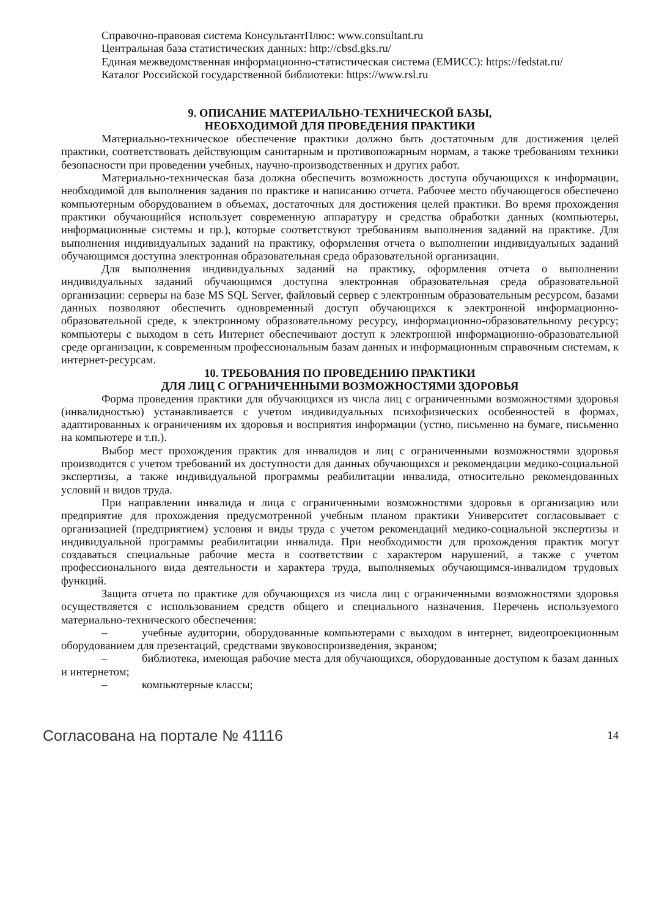Справочно-правовая система КонсультантПлюс: www.consultant.ru
Центральная база статистических данных: http://cbsd.gks.ru/
Единая межведомственная информационно-статистическая система (ЕМИСС): https://fedstat.ru/
Каталог Российской государственной библиотеки: https://www.rsl.ru
9. ОПИСАНИЕ МАТЕРИАЛЬНО-ТЕХНИЧЕСКОЙ БАЗЫ,
НЕОБХОДИМОЙ ДЛЯ ПРОВЕДЕНИЯ ПРАКТИКИ
Материально-техническое обеспечение практики должно быть достаточным для достижения целей практики, соответствовать действующим санитарным и противопожарным нормам, а также требованиям техники безопасности при проведении учебных, научно-производственных и других работ.
Материально-техническая база должна обеспечить возможность доступа обучающихся к информации, необходимой для выполнения задания по практике и написанию отчета. Рабочее место обучающегося обеспечено компьютерным оборудованием в объемах, достаточных для достижения целей практики. Во время прохождения практики обучающийся использует современную аппаратуру и средства обработки данных (компьютеры, информационные системы и пр.), которые соответствуют требованиям выполнения заданий на практике. Для выполнения индивидуальных заданий на практику, оформления отчета о выполнении индивидуальных заданий обучающимся доступна электронная образовательная среда образовательной организации.
Для выполнения индивидуальных заданий на практику, оформления отчета о выполнении индивидуальных заданий обучающимся доступна электронная образовательная среда образовательной организации: серверы на базе MS SQL Server, файловый сервер с электронным образовательным ресурсом, базами данных позволяют обеспечить одновременный доступ обучающихся к электронной информационно-образовательной среде, к электронному образовательному ресурсу, информационно-образовательному ресурсу; компьютеры с выходом в сеть Интернет обеспечивают доступ к электронной информационно-образовательной среде организации, к современным профессиональным базам данных и информационным справочным системам, к интернет-ресурсам.
10. ТРЕБОВАНИЯ ПО ПРОВЕДЕНИЮ ПРАКТИКИ
ДЛЯ ЛИЦ С ОГРАНИЧЕННЫМИ ВОЗМОЖНОСТЯМИ ЗДОРОВЬЯ
Форма проведения практики для обучающихся из числа лиц с ограниченными возможностями здоровья (инвалидностью) устанавливается с учетом индивидуальных психофизических особенностей в формах, адаптированных к ограничениям их здоровья и восприятия информации (устно, письменно на бумаге, письменно на компьютере и т.п.).
Выбор мест прохождения практик для инвалидов и лиц с ограниченными возможностями здоровья производится с учетом требований их доступности для данных обучающихся и рекомендации медико-социальной экспертизы, а также индивидуальной программы реабилитации инвалида, относительно рекомендованных условий и видов труда.
При направлении инвалида и лица с ограниченными возможностями здоровья в организацию или предприятие для прохождения предусмотренной учебным планом практики Университет согласовывает с организацией (предприятием) условия и виды труда с учетом рекомендаций медико-социальной экспертизы и индивидуальной программы реабилитации инвалида. При необходимости для прохождения практик могут создаваться специальные рабочие места в соответствии с характером нарушений, а также с учетом профессионального вида деятельности и характера труда, выполняемых обучающимся-инвалидом трудовых функций.
Защита отчета по практике для обучающихся из числа лиц с ограниченными возможностями здоровья осуществляется с использованием средств общего и специального назначения. Перечень используемого материально-технического обеспечения:
– учебные аудитории, оборудованные компьютерами с выходом в интернет, видеопроекционным оборудованием для презентаций, средствами звуковоспроизведения, экраном;
– библиотека, имеющая рабочие места для обучающихся, оборудованные доступом к базам данных и интернетом;
– компьютерные классы;
Согласована на портале № 41116
14